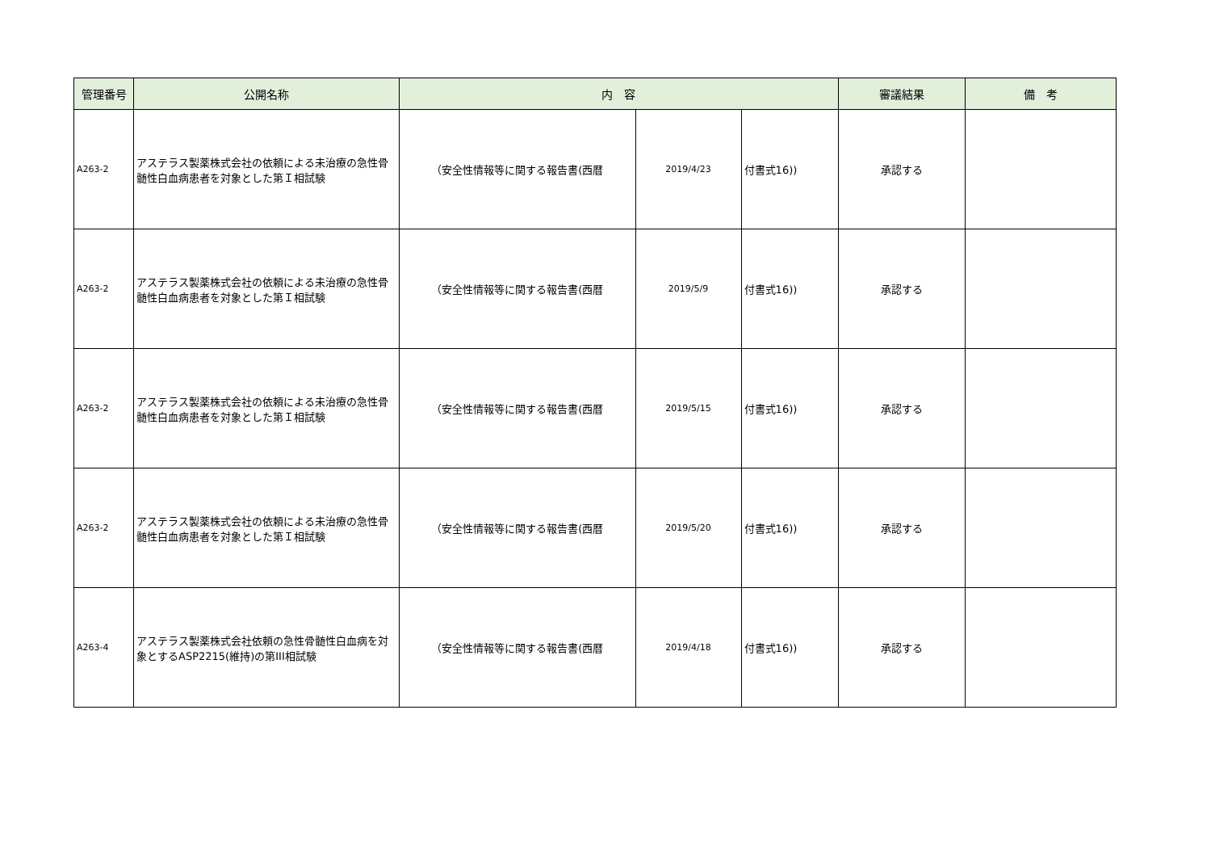| 管理番号 | 公開名称 | 内 容 | | | 審議結果 | 備 考 |
| --- | --- | --- | --- | --- | --- | --- |
| A263-2 | アステラス製薬株式会社の依頼による未治療の急性骨髄性白血病患者を対象とした第Ｉ相試験 | （安全性情報等に関する報告書(西暦 | 2019/4/23 | 付書式16)) | 承認する | |
| A263-2 | アステラス製薬株式会社の依頼による未治療の急性骨髄性白血病患者を対象とした第Ｉ相試験 | （安全性情報等に関する報告書(西暦 | 2019/5/9 | 付書式16)) | 承認する | |
| A263-2 | アステラス製薬株式会社の依頼による未治療の急性骨髄性白血病患者を対象とした第Ｉ相試験 | （安全性情報等に関する報告書(西暦 | 2019/5/15 | 付書式16)) | 承認する | |
| A263-2 | アステラス製薬株式会社の依頼による未治療の急性骨髄性白血病患者を対象とした第Ｉ相試験 | （安全性情報等に関する報告書(西暦 | 2019/5/20 | 付書式16)) | 承認する | |
| A263-4 | アステラス製薬株式会社依頼の急性骨髄性白血病を対象とするASP2215(維持)の第III相試験 | （安全性情報等に関する報告書(西暦 | 2019/4/18 | 付書式16)) | 承認する | |